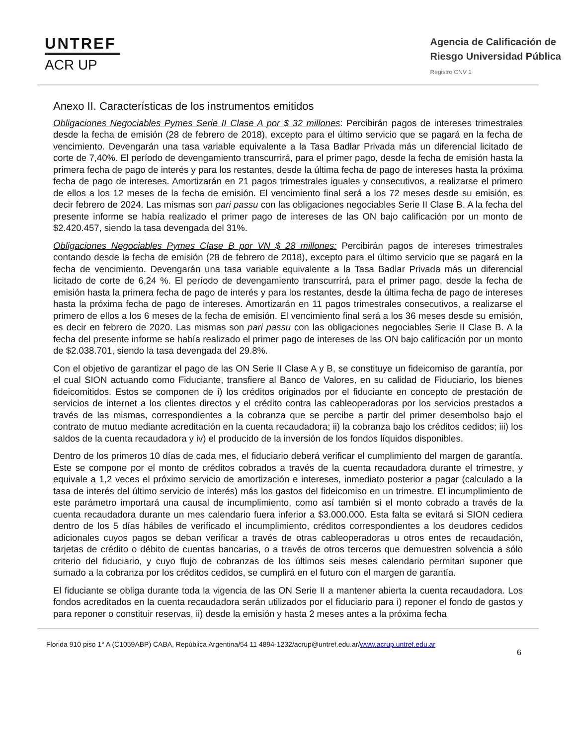UNTREF
ACR UP
Agencia de Calificación de
Riesgo Universidad Pública
Registro CNV 1
Anexo II. Características de los instrumentos emitidos
Obligaciones Negociables Pymes Serie II Clase A por $ 32 millones: Percibirán pagos de intereses trimestrales desde la fecha de emisión (28 de febrero de 2018), excepto para el último servicio que se pagará en la fecha de vencimiento. Devengarán una tasa variable equivalente a la Tasa Badlar Privada más un diferencial licitado de corte de 7,40%. El período de devengamiento transcurrirá, para el primer pago, desde la fecha de emisión hasta la primera fecha de pago de interés y para los restantes, desde la última fecha de pago de intereses hasta la próxima fecha de pago de intereses. Amortizarán en 21 pagos trimestrales iguales y consecutivos, a realizarse el primero de ellos a los 12 meses de la fecha de emisión. El vencimiento final será a los 72 meses desde su emisión, es decir febrero de 2024. Las mismas son pari passu con las obligaciones negociables Serie II Clase B. A la fecha del presente informe se había realizado el primer pago de intereses de las ON bajo calificación por un monto de $2.420.457, siendo la tasa devengada del 31%.
Obligaciones Negociables Pymes Clase B por VN $ 28 millones: Percibirán pagos de intereses trimestrales contando desde la fecha de emisión (28 de febrero de 2018), excepto para el último servicio que se pagará en la fecha de vencimiento. Devengarán una tasa variable equivalente a la Tasa Badlar Privada más un diferencial licitado de corte de 6,24 %. El período de devengamiento transcurrirá, para el primer pago, desde la fecha de emisión hasta la primera fecha de pago de interés y para los restantes, desde la última fecha de pago de intereses hasta la próxima fecha de pago de intereses. Amortizarán en 11 pagos trimestrales consecutivos, a realizarse el primero de ellos a los 6 meses de la fecha de emisión. El vencimiento final será a los 36 meses desde su emisión, es decir en febrero de 2020. Las mismas son pari passu con las obligaciones negociables Serie II Clase B. A la fecha del presente informe se había realizado el primer pago de intereses de las ON bajo calificación por un monto de $2.038.701, siendo la tasa devengada del 29.8%.
Con el objetivo de garantizar el pago de las ON Serie II Clase A y B, se constituye un fideicomiso de garantía, por el cual SION actuando como Fiduciante, transfiere al Banco de Valores, en su calidad de Fiduciario, los bienes fideicomitidos. Estos se componen de i) los créditos originados por el fiduciante en concepto de prestación de servicios de internet a los clientes directos y el crédito contra las cableoperadoras por los servicios prestados a través de las mismas, correspondientes a la cobranza que se percibe a partir del primer desembolso bajo el contrato de mutuo mediante acreditación en la cuenta recaudadora; ii) la cobranza bajo los créditos cedidos; iii) los saldos de la cuenta recaudadora y iv) el producido de la inversión de los fondos líquidos disponibles.
Dentro de los primeros 10 días de cada mes, el fiduciario deberá verificar el cumplimiento del margen de garantía. Este se compone por el monto de créditos cobrados a través de la cuenta recaudadora durante el trimestre, y equivale a 1,2 veces el próximo servicio de amortización e intereses, inmediato posterior a pagar (calculado a la tasa de interés del último servicio de interés) más los gastos del fideicomiso en un trimestre. El incumplimiento de este parámetro importará una causal de incumplimiento, como así también si el monto cobrado a través de la cuenta recaudadora durante un mes calendario fuera inferior a $3.000.000. Esta falta se evitará si SION cediera dentro de los 5 días hábiles de verificado el incumplimiento, créditos correspondientes a los deudores cedidos adicionales cuyos pagos se deban verificar a través de otras cableoperadoras u otros entes de recaudación, tarjetas de crédito o débito de cuentas bancarias, o a través de otros terceros que demuestren solvencia a sólo criterio del fiduciario, y cuyo flujo de cobranzas de los últimos seis meses calendario permitan suponer que sumado a la cobranza por los créditos cedidos, se cumplirá en el futuro con el margen de garantía.
El fiduciante se obliga durante toda la vigencia de las ON Serie II a mantener abierta la cuenta recaudadora. Los fondos acreditados en la cuenta recaudadora serán utilizados por el fiduciario para i) reponer el fondo de gastos y para reponer o constituir reservas, ii) desde la emisión y hasta 2 meses antes a la próxima fecha
Florida 910 piso 1° A (C1059ABP) CABA, República Argentina/54 11 4894-1232/acrup@untref.edu.ar/www.acrup.untref.edu.ar
6